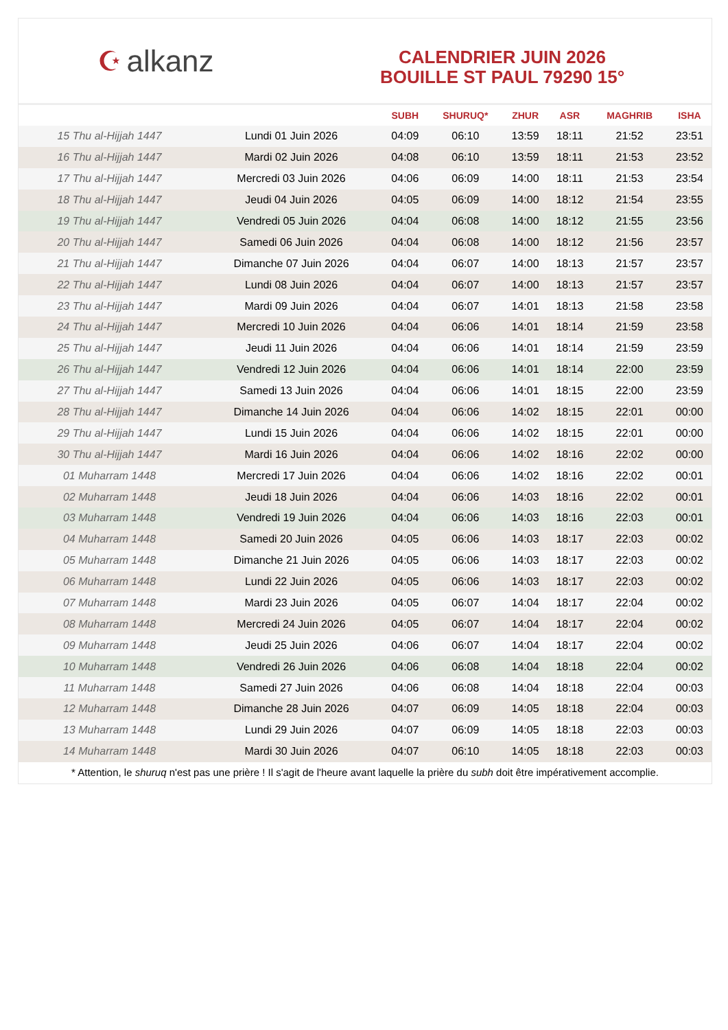☪ alkanz
CALENDRIER JUIN 2026
BOUILLE ST PAUL 79290 15°
| | | SUBH | SHURUQ* | ZHUR | ASR | MAGHRIB | ISHA |
| --- | --- | --- | --- | --- | --- | --- | --- |
| 15 Thu al-Hijjah 1447 | Lundi 01 Juin 2026 | 04:09 | 06:10 | 13:59 | 18:11 | 21:52 | 23:51 |
| 16 Thu al-Hijjah 1447 | Mardi 02 Juin 2026 | 04:08 | 06:10 | 13:59 | 18:11 | 21:53 | 23:52 |
| 17 Thu al-Hijjah 1447 | Mercredi 03 Juin 2026 | 04:06 | 06:09 | 14:00 | 18:11 | 21:53 | 23:54 |
| 18 Thu al-Hijjah 1447 | Jeudi 04 Juin 2026 | 04:05 | 06:09 | 14:00 | 18:12 | 21:54 | 23:55 |
| 19 Thu al-Hijjah 1447 | Vendredi 05 Juin 2026 | 04:04 | 06:08 | 14:00 | 18:12 | 21:55 | 23:56 |
| 20 Thu al-Hijjah 1447 | Samedi 06 Juin 2026 | 04:04 | 06:08 | 14:00 | 18:12 | 21:56 | 23:57 |
| 21 Thu al-Hijjah 1447 | Dimanche 07 Juin 2026 | 04:04 | 06:07 | 14:00 | 18:13 | 21:57 | 23:57 |
| 22 Thu al-Hijjah 1447 | Lundi 08 Juin 2026 | 04:04 | 06:07 | 14:00 | 18:13 | 21:57 | 23:57 |
| 23 Thu al-Hijjah 1447 | Mardi 09 Juin 2026 | 04:04 | 06:07 | 14:01 | 18:13 | 21:58 | 23:58 |
| 24 Thu al-Hijjah 1447 | Mercredi 10 Juin 2026 | 04:04 | 06:06 | 14:01 | 18:14 | 21:59 | 23:58 |
| 25 Thu al-Hijjah 1447 | Jeudi 11 Juin 2026 | 04:04 | 06:06 | 14:01 | 18:14 | 21:59 | 23:59 |
| 26 Thu al-Hijjah 1447 | Vendredi 12 Juin 2026 | 04:04 | 06:06 | 14:01 | 18:14 | 22:00 | 23:59 |
| 27 Thu al-Hijjah 1447 | Samedi 13 Juin 2026 | 04:04 | 06:06 | 14:01 | 18:15 | 22:00 | 23:59 |
| 28 Thu al-Hijjah 1447 | Dimanche 14 Juin 2026 | 04:04 | 06:06 | 14:02 | 18:15 | 22:01 | 00:00 |
| 29 Thu al-Hijjah 1447 | Lundi 15 Juin 2026 | 04:04 | 06:06 | 14:02 | 18:15 | 22:01 | 00:00 |
| 30 Thu al-Hijjah 1447 | Mardi 16 Juin 2026 | 04:04 | 06:06 | 14:02 | 18:16 | 22:02 | 00:00 |
| 01 Muharram 1448 | Mercredi 17 Juin 2026 | 04:04 | 06:06 | 14:02 | 18:16 | 22:02 | 00:01 |
| 02 Muharram 1448 | Jeudi 18 Juin 2026 | 04:04 | 06:06 | 14:03 | 18:16 | 22:02 | 00:01 |
| 03 Muharram 1448 | Vendredi 19 Juin 2026 | 04:04 | 06:06 | 14:03 | 18:16 | 22:03 | 00:01 |
| 04 Muharram 1448 | Samedi 20 Juin 2026 | 04:05 | 06:06 | 14:03 | 18:17 | 22:03 | 00:02 |
| 05 Muharram 1448 | Dimanche 21 Juin 2026 | 04:05 | 06:06 | 14:03 | 18:17 | 22:03 | 00:02 |
| 06 Muharram 1448 | Lundi 22 Juin 2026 | 04:05 | 06:06 | 14:03 | 18:17 | 22:03 | 00:02 |
| 07 Muharram 1448 | Mardi 23 Juin 2026 | 04:05 | 06:07 | 14:04 | 18:17 | 22:04 | 00:02 |
| 08 Muharram 1448 | Mercredi 24 Juin 2026 | 04:05 | 06:07 | 14:04 | 18:17 | 22:04 | 00:02 |
| 09 Muharram 1448 | Jeudi 25 Juin 2026 | 04:06 | 06:07 | 14:04 | 18:17 | 22:04 | 00:02 |
| 10 Muharram 1448 | Vendredi 26 Juin 2026 | 04:06 | 06:08 | 14:04 | 18:18 | 22:04 | 00:02 |
| 11 Muharram 1448 | Samedi 27 Juin 2026 | 04:06 | 06:08 | 14:04 | 18:18 | 22:04 | 00:03 |
| 12 Muharram 1448 | Dimanche 28 Juin 2026 | 04:07 | 06:09 | 14:05 | 18:18 | 22:04 | 00:03 |
| 13 Muharram 1448 | Lundi 29 Juin 2026 | 04:07 | 06:09 | 14:05 | 18:18 | 22:03 | 00:03 |
| 14 Muharram 1448 | Mardi 30 Juin 2026 | 04:07 | 06:10 | 14:05 | 18:18 | 22:03 | 00:03 |
* Attention, le shuruq n'est pas une prière ! Il s'agit de l'heure avant laquelle la prière du subh doit être impérativement accomplie.